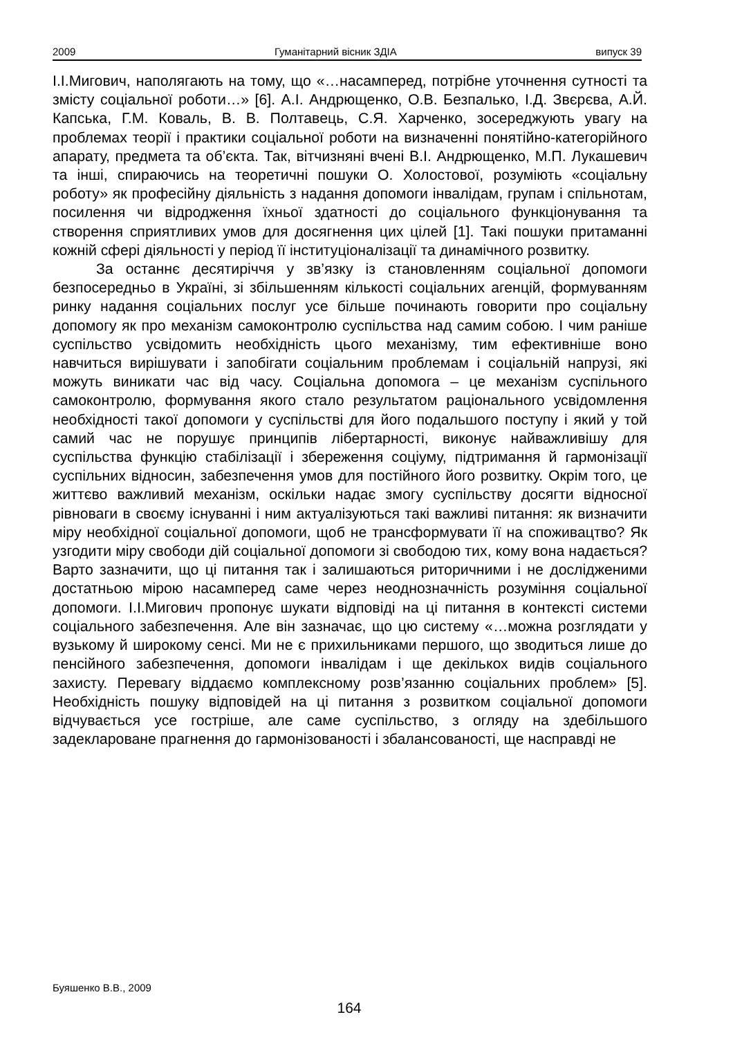2009 Гуманітарний вісник ЗДІА випуск 39
І.І.Мигович, наполягають на тому, що «…насамперед, потрібне уточнення сутності та змісту соціальної роботи…» [6]. А.І. Андрющенко, О.В. Безпалько, І.Д. Звєрєва, А.Й. Капська, Г.М. Коваль, В. В. Полтавець, С.Я. Харченко, зосереджують увагу на проблемах теорії і практики соціальної роботи на визначенні понятійно-категорійного апарату, предмета та об’єкта. Так, вітчизняні вчені В.І. Андрющенко, М.П. Лукашевич та інші, спираючись на теоретичні пошуки О. Холостової, розуміють «соціальну роботу» як професійну діяльність з надання допомоги інвалідам, групам і спільнотам, посилення чи відродження їхньої здатності до соціального функціонування та створення сприятливих умов для досягнення цих цілей [1]. Такі пошуки притаманні кожній сфері діяльності у період її інституціоналізації та динамічного розвитку.
За останнє десятиріччя у зв’язку із становленням соціальної допомоги безпосередньо в Україні, зі збільшенням кількості соціальних агенцій, формуванням ринку надання соціальних послуг усе більше починають говорити про соціальну допомогу як про механізм самоконтролю суспільства над самим собою. І чим раніше суспільство усвідомить необхідність цього механізму, тим ефективніше воно навчиться вирішувати і запобігати соціальним проблемам і соціальній напрузі, які можуть виникати час від часу. Соціальна допомога – це механізм суспільного самоконтролю, формування якого стало результатом раціонального усвідомлення необхідності такої допомоги у суспільстві для його подальшого поступу і який у той самий час не порушує принципів лібертарності, виконує найважливішу для суспільства функцію стабілізації і збереження соціуму, підтримання й гармонізації суспільних відносин, забезпечення умов для постійного його розвитку. Окрім того, це життєво важливий механізм, оскільки надає змогу суспільству досягти відносної рівноваги в своєму існуванні і ним актуалізуються такі важливі питання: як визначити міру необхідної соціальної допомоги, щоб не трансформувати її на споживацтво? Як узгодити міру свободи дій соціальної допомоги зі свободою тих, кому вона надається? Варто зазначити, що ці питання так і залишаються риторичними і не дослідженими достатньою мірою насамперед саме через неоднозначність розуміння соціальної допомоги. І.І.Мигович пропонує шукати відповіді на ці питання в контексті системи соціального забезпечення. Але він зазначає, що цю систему «…можна розглядати у вузькому й широкому сенсі. Ми не є прихильниками першого, що зводиться лише до пенсійного забезпечення, допомоги інвалідам і ще декількох видів соціального захисту. Перевагу віддаємо комплексному розв’язанню соціальних проблем» [5]. Необхідність пошуку відповідей на ці питання з розвитком соціальної допомоги відчувається усе гостріше, але саме суспільство, з огляду на здебільшого задекларoване прагнення до гармонізованості і збалансованості, ще насправді не
Буяшенко В.В., 2009
164